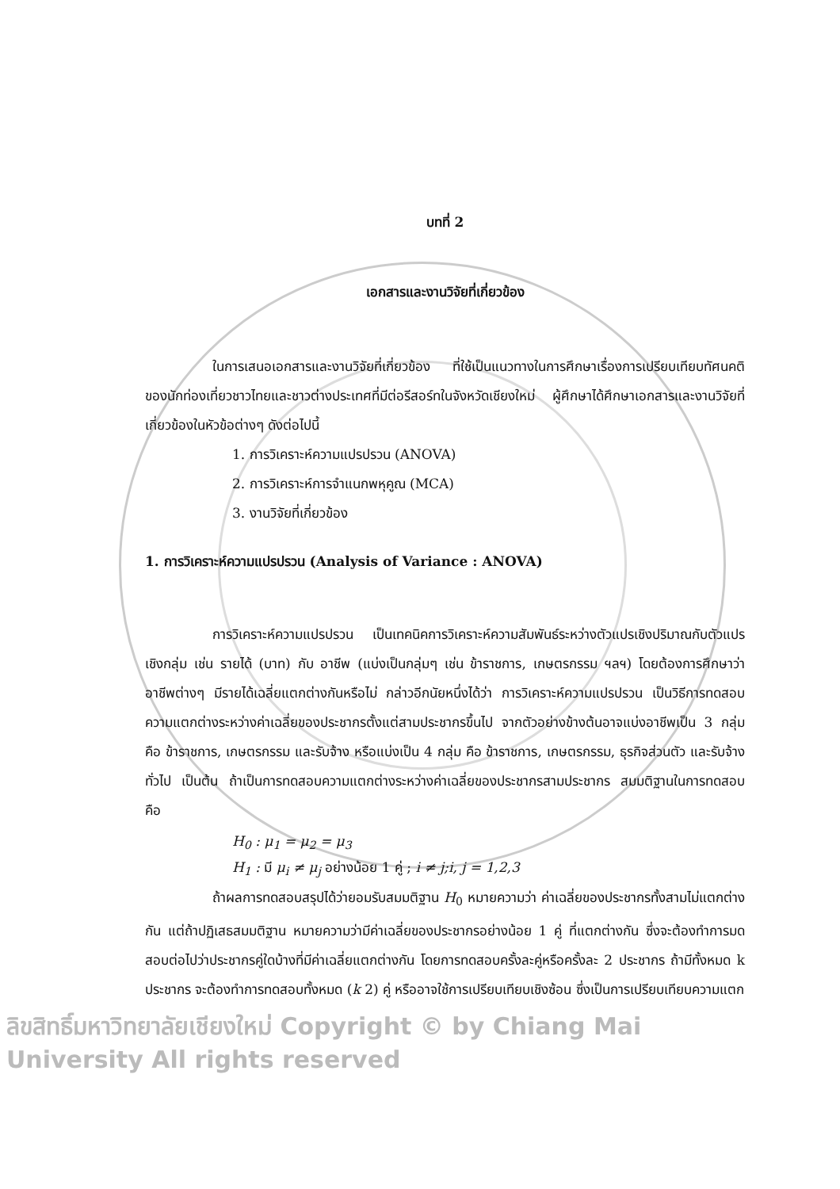บทที่ 2
เอกสารและงานวิจัยที่เกี่ยวข้อง
ในการเสนอเอกสารและงานวิจัยที่เกี่ยวข้อง ที่ใช้เป็นแนวทางในการศึกษาเรื่องการเปรียบเทียบทัศนคติของนักท่องเที่ยวชาวไทยและชาวต่างประเทศที่มีต่อรีสอร์ทในจังหวัดเชียงใหม่ ผู้ศึกษาได้ศึกษาเอกสารและงานวิจัยที่เกี่ยวข้องในหัวข้อต่างๆ ดังต่อไปนี้
1. การวิเคราะห์ความแปรปรวน (ANOVA)
2. การวิเคราะห์การจำแนกพหุคูณ (MCA)
3. งานวิจัยที่เกี่ยวข้อง
1. การวิเคราะห์ความแปรปรวน (Analysis of Variance : ANOVA)
การวิเคราะห์ความแปรปรวน เป็นเทคนิคการวิเคราะห์ความสัมพันธ์ระหว่างตัวแปรเชิงปริมาณกับตัวแปรเชิงกลุ่ม เช่น รายได้ (บาท) กับ อาชีพ (แบ่งเป็นกลุ่มๆ เช่น ข้าราชการ, เกษตรกรรม ฯลฯ) โดยต้องการศึกษาว่า อาชีพต่างๆ มีรายได้เฉลี่ยแตกต่างกันหรือไม่ กล่าวอีกนัยหนึ่งได้ว่า การวิเคราะห์ความแปรปรวน เป็นวิธีการทดสอบความแตกต่างระหว่างค่าเฉลี่ยของประชากรตั้งแต่สามประชากรขึ้นไป จากตัวอย่างข้างต้นอาจแบ่งอาชีพเป็น 3 กลุ่ม คือ ข้าราชการ, เกษตรกรรม และรับจ้าง หรือแบ่งเป็น 4 กลุ่ม คือ ข้าราชการ, เกษตรกรรม, ธุรกิจส่วนตัว และรับจ้างทั่วไป เป็นต้น ถ้าเป็นการทดสอบความแตกต่างระหว่างค่าเฉลี่ยของประชากรสามประชากร สมมติฐานในการทดสอบ คือ
H<sub>0</sub> : μ<sub>1</sub> = μ<sub>2</sub> = μ<sub>3</sub>
H<sub>1</sub> : มี μ<sub>i</sub> ≠ μ<sub>j</sub> อย่างน้อย 1 คู่ ; i ≠ j;i, j = 1,2,3
ถ้าผลการทดสอบสรุปได้ว่ายอมรับสมมติฐาน H<sub>0</sub> หมายความว่า ค่าเฉลี่ยของประชากรทั้งสามไม่แตกต่างกัน แต่ถ้าปฏิเสธสมมติฐาน หมายความว่ามีค่าเฉลี่ยของประชากรอย่างน้อย 1 คู่ ที่แตกต่างกัน ซึ่งจะต้องทำการมดสอบต่อไปว่าประชากรคู่ใดบ้างที่มีค่าเฉลี่ยแตกต่างกัน โดยการทดสอบครั้งละคู่หรือครั้งละ 2 ประชากร ถ้ามีทั้งหมด k ประชากร จะต้องทำการทดสอบทั้งหมด (k 2) คู่ หรืออาจใช้การเปรียบเทียบเชิงซ้อน ซึ่งเป็นการเปรียบเทียบความแตก
ลิขสิทธิ์มหาวิทยาลัยเชียงใหม่ Copyright © by Chiang Mai University All rights reserved